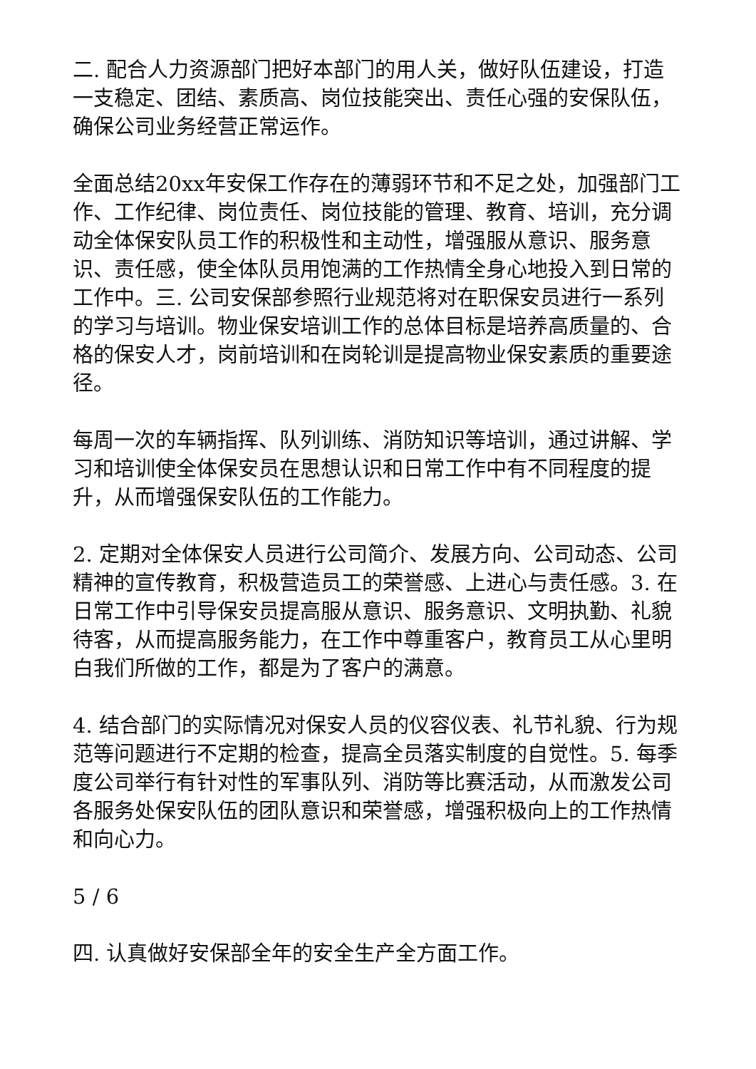二. 配合人力资源部门把好本部门的用人关，做好队伍建设，打造一支稳定、团结、素质高、岗位技能突出、责任心强的安保队伍，确保公司业务经营正常运作。
全面总结20xx年安保工作存在的薄弱环节和不足之处，加强部门工作、工作纪律、岗位责任、岗位技能的管理、教育、培训，充分调动全体保安队员工作的积极性和主动性，增强服从意识、服务意识、责任感，使全体队员用饱满的工作热情全身心地投入到日常的工作中。三. 公司安保部参照行业规范将对在职保安员进行一系列的学习与培训。物业保安培训工作的总体目标是培养高质量的、合格的保安人才，岗前培训和在岗轮训是提高物业保安素质的重要途径。
每周一次的车辆指挥、队列训练、消防知识等培训，通过讲解、学习和培训使全体保安员在思想认识和日常工作中有不同程度的提升，从而增强保安队伍的工作能力。
2. 定期对全体保安人员进行公司简介、发展方向、公司动态、公司精神的宣传教育，积极营造员工的荣誉感、上进心与责任感。3. 在日常工作中引导保安员提高服从意识、服务意识、文明执勤、礼貌待客，从而提高服务能力，在工作中尊重客户，教育员工从心里明白我们所做的工作，都是为了客户的满意。
4. 结合部门的实际情况对保安人员的仪容仪表、礼节礼貌、行为规范等问题进行不定期的检查，提高全员落实制度的自觉性。5. 每季度公司举行有针对性的军事队列、消防等比赛活动，从而激发公司各服务处保安队伍的团队意识和荣誉感，增强积极向上的工作热情和向心力。
5 / 6
四. 认真做好安保部全年的安全生产全方面工作。